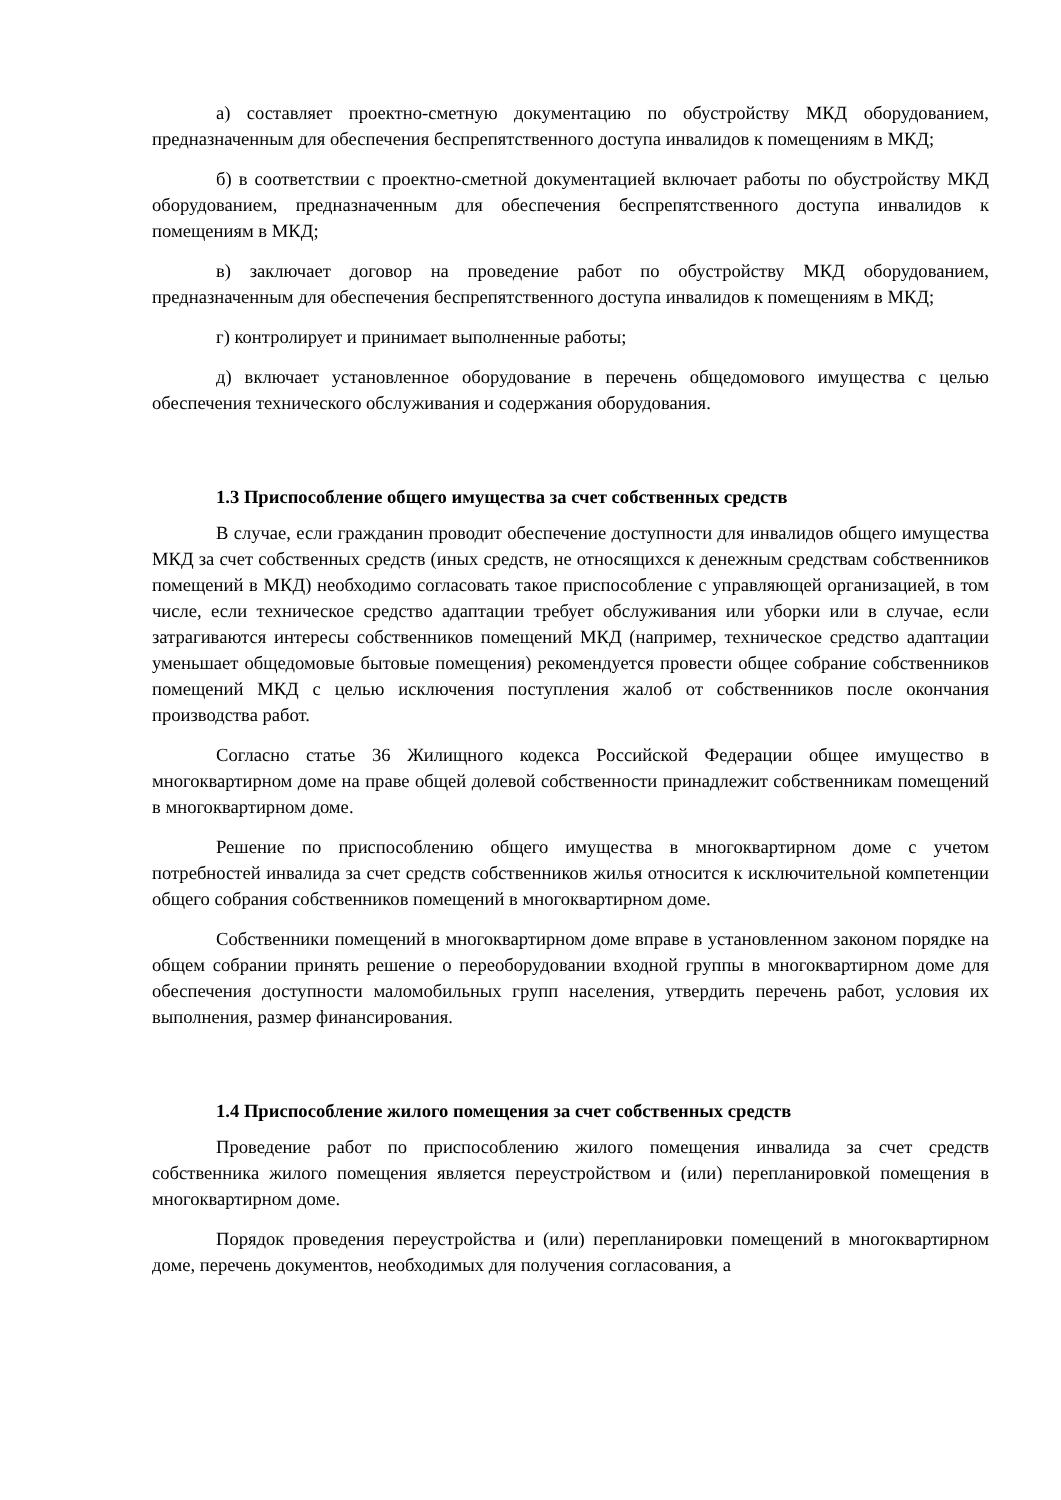а) составляет проектно-сметную документацию по обустройству МКД оборудованием, предназначенным для обеспечения беспрепятственного доступа инвалидов к помещениям в МКД;
б) в соответствии с проектно-сметной документацией включает работы по обустройству МКД оборудованием, предназначенным для обеспечения беспрепятственного доступа инвалидов к помещениям в МКД;
в) заключает договор на проведение работ по обустройству МКД оборудованием, предназначенным для обеспечения беспрепятственного доступа инвалидов к помещениям в МКД;
г) контролирует и принимает выполненные работы;
д) включает установленное оборудование в перечень общедомового имущества с целью обеспечения технического обслуживания и содержания оборудования.
1.3 Приспособление общего имущества за счет собственных средств
В случае, если гражданин проводит обеспечение доступности для инвалидов общего имущества МКД за счет собственных средств (иных средств, не относящихся к денежным средствам собственников помещений в МКД) необходимо согласовать такое приспособление с управляющей организацией, в том числе, если техническое средство адаптации требует обслуживания или уборки или в случае, если затрагиваются интересы собственников помещений МКД (например, техническое средство адаптации уменьшает общедомовые бытовые помещения) рекомендуется провести общее собрание собственников помещений МКД с целью исключения поступления жалоб от собственников после окончания производства работ.
Согласно статье 36 Жилищного кодекса Российской Федерации общее имущество в многоквартирном доме на праве общей долевой собственности принадлежит собственникам помещений в многоквартирном доме.
Решение по приспособлению общего имущества в многоквартирном доме с учетом потребностей инвалида за счет средств собственников жилья относится к исключительной компетенции общего собрания собственников помещений в многоквартирном доме.
Собственники помещений в многоквартирном доме вправе в установленном законом порядке на общем собрании принять решение о переоборудовании входной группы в многоквартирном доме для обеспечения доступности маломобильных групп населения, утвердить перечень работ, условия их выполнения, размер финансирования.
1.4 Приспособление жилого помещения за счет собственных средств
Проведение работ по приспособлению жилого помещения инвалида за счет средств собственника жилого помещения является переустройством и (или) перепланировкой помещения в многоквартирном доме.
Порядок проведения переустройства и (или) перепланировки помещений в многоквартирном доме, перечень документов, необходимых для получения согласования, а